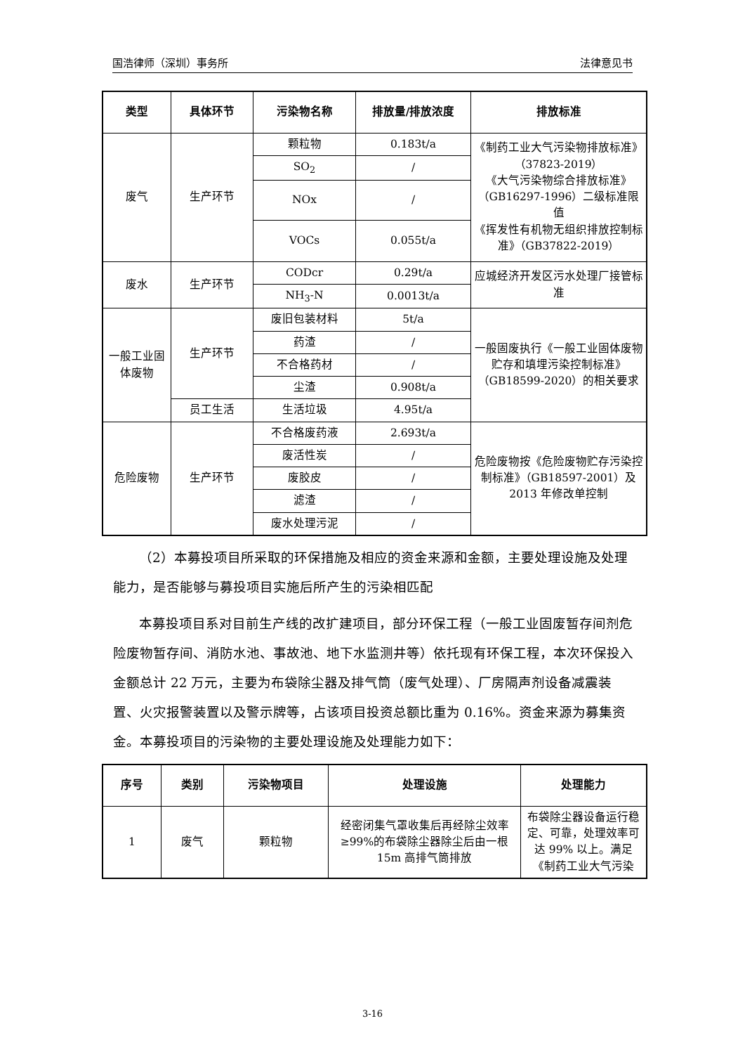国浩律师（深圳）事务所 法律意见书
| 类型 | 具体环节 | 污染物名称 | 排放量/排放浓度 | 排放标准 |
| --- | --- | --- | --- | --- |
| 废气 | 生产环节 | 颗粒物 | 0.183t/a | 《制药工业大气污染物排放标准》（37823-2019） 《大气污染物综合排放标准》（GB16297-1996）二级标准限值 《挥发性有机物无组织排放控制标准》（GB37822-2019） |
| | | SO<sub>2</sub> | / | |
| | | NOx | / | |
| | | VOCs | 0.055t/a | |
| 废水 | 生产环节 | CODcr | 0.29t/a | 应城经济开发区污水处理厂接管标准 |
| | | NH<sub>3</sub>-N | 0.0013t/a | |
| 一般工业固体废物 | 生产环节 | 废旧包装材料 | 5t/a | 一般固废执行《一般工业固体废物贮存和填埋污染控制标准》（GB18599-2020）的相关要求 |
| | | 药渣 | / | |
| | | 不合格药材 | / | |
| | | 尘渣 | 0.908t/a | |
| | 员工生活 | 生活垃圾 | 4.95t/a | |
| 危险废物 | 生产环节 | 不合格废药液 | 2.693t/a | 危险废物按《危险废物贮存污染控制标准》（GB18597-2001）及 2013 年修改单控制 |
| | | 废活性炭 | / | |
| | | 废胶皮 | / | |
| | | 滤渣 | / | |
| | | 废水处理污泥 | / | |
（2）本募投项目所采取的环保措施及相应的资金来源和金额，主要处理设施及处理能力，是否能够与募投项目实施后所产生的污染相匹配
本募投项目系对目前生产线的改扩建项目，部分环保工程（一般工业固废暂存间剂危险废物暂存间、消防水池、事故池、地下水监测井等）依托现有环保工程，本次环保投入金额总计 22 万元，主要为布袋除尘器及排气筒（废气处理）、厂房隔声剂设备减震装置、火灾报警装置以及警示牌等，占该项目投资总额比重为 0.16%。资金来源为募集资金。本募投项目的污染物的主要处理设施及处理能力如下：
| 序号 | 类别 | 污染物项目 | 处理设施 | 处理能力 |
| --- | --- | --- | --- | --- |
| 1 | 废气 | 颗粒物 | 经密闭集气罩收集后再经除尘效率≥99%的布袋除尘器除尘后由一根 15m 高排气筒排放 | 布袋除尘器设备运行稳定、可靠，处理效率可达 99% 以上。满足《制药工业大气污染 |
3-16